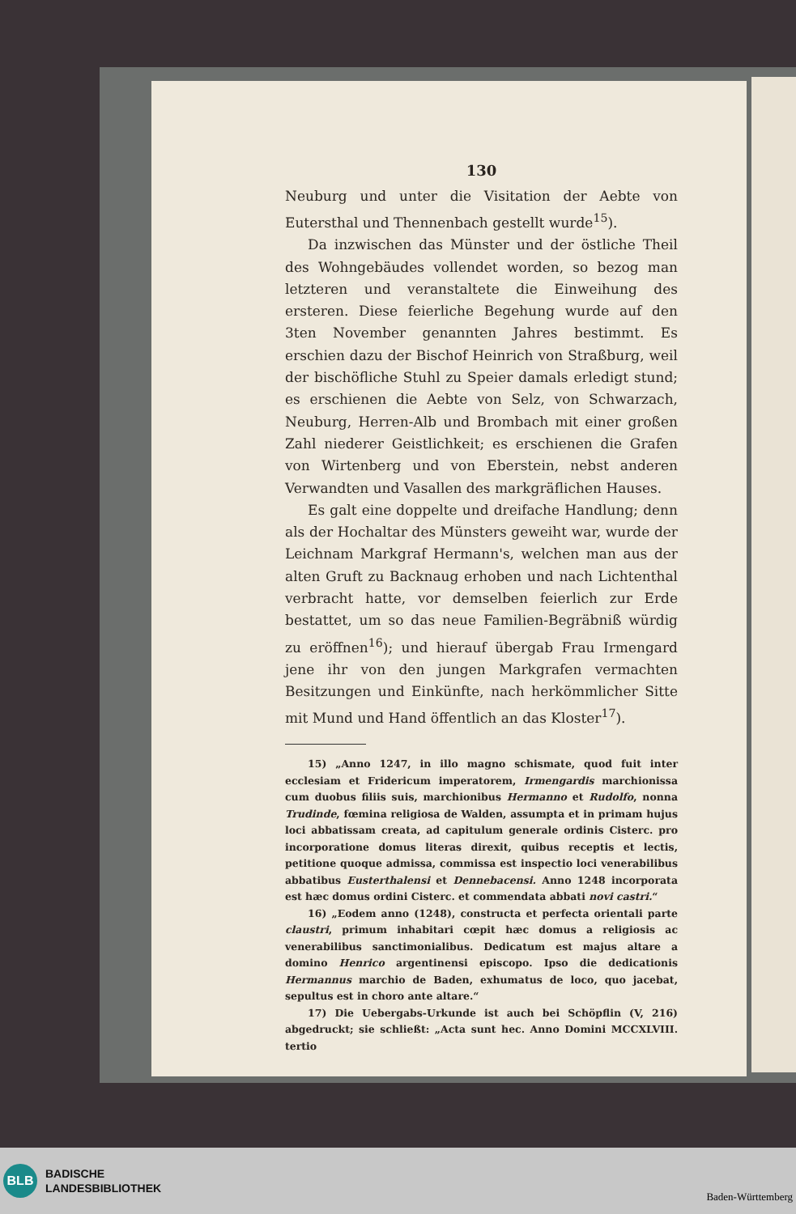130
Neuburg und unter die Visitation der Aebte von Eutersthal und Thennenbach gestellt wurde<sup>15</sup>).
Da inzwischen das Münster und der östliche Theil des Wohngebäudes vollendet worden, so bezog man letzteren und veranstaltete die Einweihung des ersteren. Diese feierliche Begehung wurde auf den 3ten November genannten Jahres bestimmt. Es erschien dazu der Bischof Heinrich von Straßburg, weil der bischöfliche Stuhl zu Speier damals erledigt stund; es erschienen die Aebte von Selz, von Schwarzach, Neuburg, Herren-Alb und Brombach mit einer großen Zahl niederer Geistlichkeit; es erschienen die Grafen von Wirtenberg und von Eberstein, nebst anderen Verwandten und Vasallen des markgräflichen Hauses.
Es galt eine doppelte und dreifache Handlung; denn als der Hochaltar des Münsters geweiht war, wurde der Leichnam Markgraf Hermann's, welchen man aus der alten Gruft zu Backnaug erhoben und nach Lichtenthal verbracht hatte, vor demselben feierlich zur Erde bestattet, um so das neue Familien-Begräbniß würdig zu eröffnen<sup>16</sup>); und hierauf übergab Frau Irmengard jene ihr von den jungen Markgrafen vermachten Besitzungen und Einkünfte, nach herkömmlicher Sitte mit Mund und Hand öffentlich an das Kloster<sup>17</sup>).
15) „Anno 1247, in illo magno schismate, quod fuit inter ecclesiam et Fridericum imperatorem, Irmengardis marchionissa cum duobus filiis suis, marchionibus Hermanno et Rudolfo, nonna Trudinde, fœmina religiosa de Walden, assumpta et in primam hujus loci abbatissam creata, ad capitulum generale ordinis Cisterc. pro incorporatione domus literas direxit, quibus receptis et lectis, petitione quoque admissa, commissa est inspectio loci venerabilibus abbatibus Eusterthalensi et Dennebacensi. Anno 1248 incorporata est hæc domus ordini Cisterc. et commendata abbati novi castri.“
16) „Eodem anno (1248), constructa et perfecta orientali parte claustri, primum inhabitari cœpit hæc domus a religiosis ac venerabilibus sanctimonialibus. Dedicatum est majus altare a domino Henrico argentinensi episcopo. Ipso die dedicationis Hermannus marchio de Baden, exhumatus de loco, quo jacebat, sepultus est in choro ante altare.“
17) Die Uebergabs-Urkunde ist auch bei Schöpflin (V, 216) abgedruckt; sie schließt: „Acta sunt hec. Anno Domini MCCXLVIII. tertio
BLB
BADISCHE
LANDESBIBLIOTHEK
Baden-Württemberg